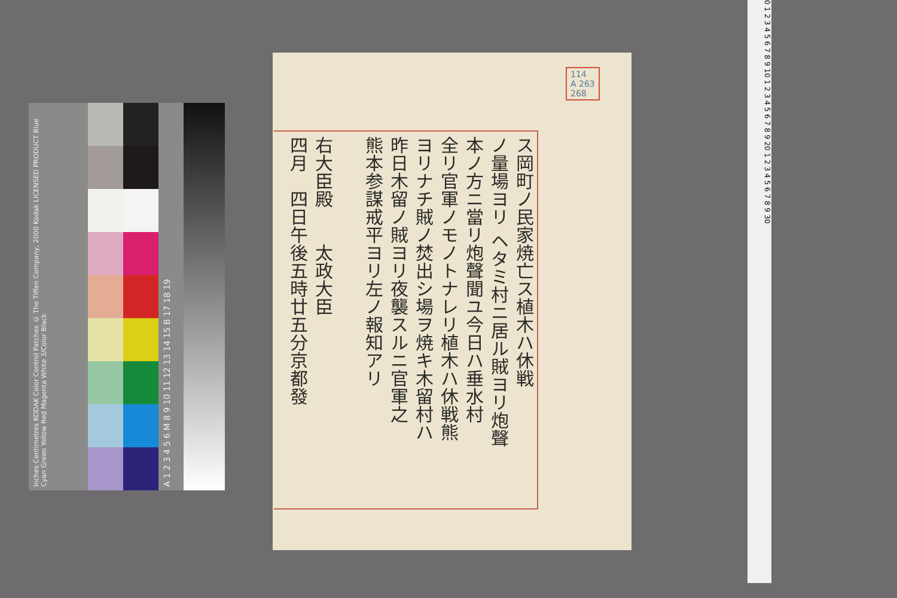Inches Centimetres KODAK Color Control Patches © The Tiffen Company, 2000 Kodak LICENSED PRODUCT Blue Cyan Green Yellow Red Magenta White 3/Color Black
A 1 2 3 4 5 6 M 8 9 10 11 12 13 14 15 B 17 18 19
114
A 263
268
ス岡町ノ民家焼亡ス植木ハ休戦
ノ量場ヨリ ヘタミ村ニ居ル賊ヨリ炮聲
本ノ方ニ當リ炮聲聞ユ今日ハ垂水村
全リ官軍ノモノトナレリ植木ハ休戦熊
ヨリナチ賊ノ焚出シ場ヲ焼キ木留村ハ
昨日木留ノ賊ヨリ夜襲スルニ官軍之
熊本参謀戒平ヨリ左ノ報知アリ
右大臣殿　　太政大臣
四月　四日午後五時廿五分京都發
0 1 2 3 4 5 6 7 8 9 10 1 2 3 4 5 6 7 8 9 20 1 2 3 4 5 6 7 8 9 30